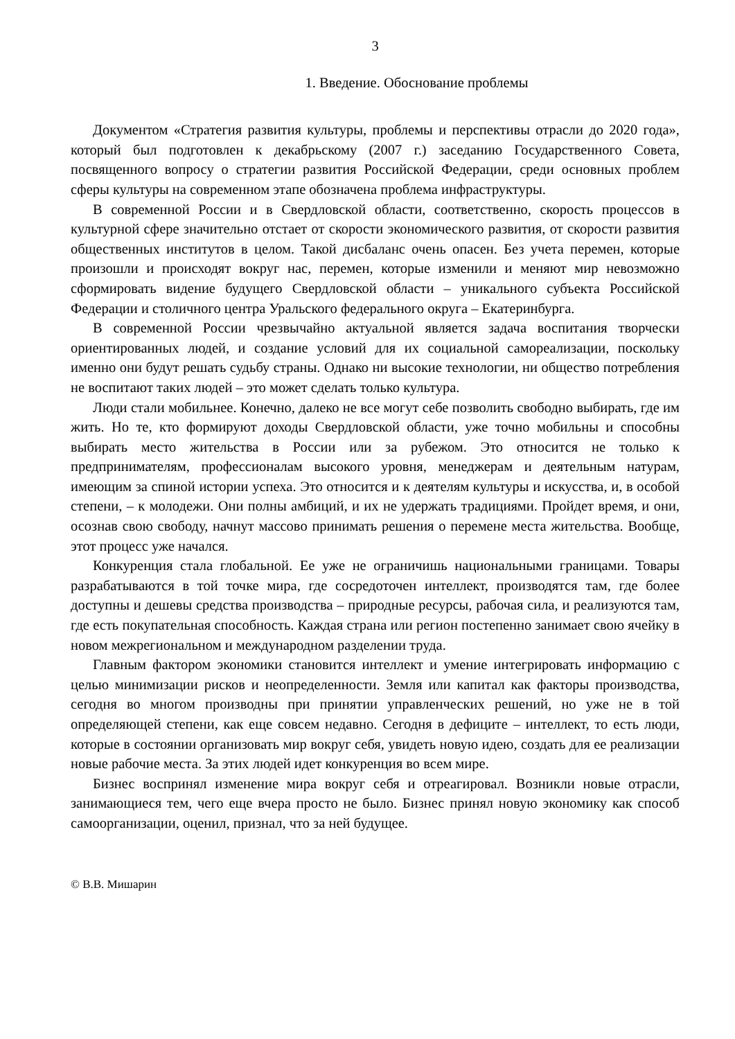3
1. Введение. Обоснование проблемы
Документом «Стратегия развития культуры, проблемы и перспективы отрасли до 2020 года», который был подготовлен к декабрьскому (2007 г.) заседанию Государственного Совета, посвященного вопросу о стратегии развития Российской Федерации, среди основных проблем сферы культуры на современном этапе обозначена проблема инфраструктуры.
В современной России и в Свердловской области, соответственно, скорость процессов в культурной сфере значительно отстает от скорости экономического развития, от скорости развития общественных институтов в целом. Такой дисбаланс очень опасен. Без учета перемен, которые произошли и происходят вокруг нас, перемен, которые изменили и меняют мир невозможно сформировать видение будущего Свердловской области – уникального субъекта Российской Федерации и столичного центра Уральского федерального округа – Екатеринбурга.
В современной России чрезвычайно актуальной является задача воспитания творчески ориентированных людей, и создание условий для их социальной самореализации, поскольку именно они будут решать судьбу страны. Однако ни высокие технологии, ни общество потребления не воспитают таких людей – это может сделать только культура.
Люди стали мобильнее. Конечно, далеко не все могут себе позволить свободно выбирать, где им жить. Но те, кто формируют доходы Свердловской области, уже точно мобильны и способны выбирать место жительства в России или за рубежом. Это относится не только к предпринимателям, профессионалам высокого уровня, менеджерам и деятельным натурам, имеющим за спиной истории успеха. Это относится и к деятелям культуры и искусства, и, в особой степени, – к молодежи. Они полны амбиций, и их не удержать традициями. Пройдет время, и они, осознав свою свободу, начнут массово принимать решения о перемене места жительства. Вообще, этот процесс уже начался.
Конкуренция стала глобальной. Ее уже не ограничишь национальными границами. Товары разрабатываются в той точке мира, где сосредоточен интеллект, производятся там, где более доступны и дешевы средства производства – природные ресурсы, рабочая сила, и реализуются там, где есть покупательная способность. Каждая страна или регион постепенно занимает свою ячейку в новом межрегиональном и международном разделении труда.
Главным фактором экономики становится интеллект и умение интегрировать информацию с целью минимизации рисков и неопределенности. Земля или капитал как факторы производства, сегодня во многом производны при принятии управленческих решений, но уже не в той определяющей степени, как еще совсем недавно. Сегодня в дефиците – интеллект, то есть люди, которые в состоянии организовать мир вокруг себя, увидеть новую идею, создать для ее реализации новые рабочие места. За этих людей идет конкуренция во всем мире.
Бизнес воспринял изменение мира вокруг себя и отреагировал. Возникли новые отрасли, занимающиеся тем, чего еще вчера просто не было. Бизнес принял новую экономику как способ самоорганизации, оценил, признал, что за ней будущее.
© В.В. Мишарин